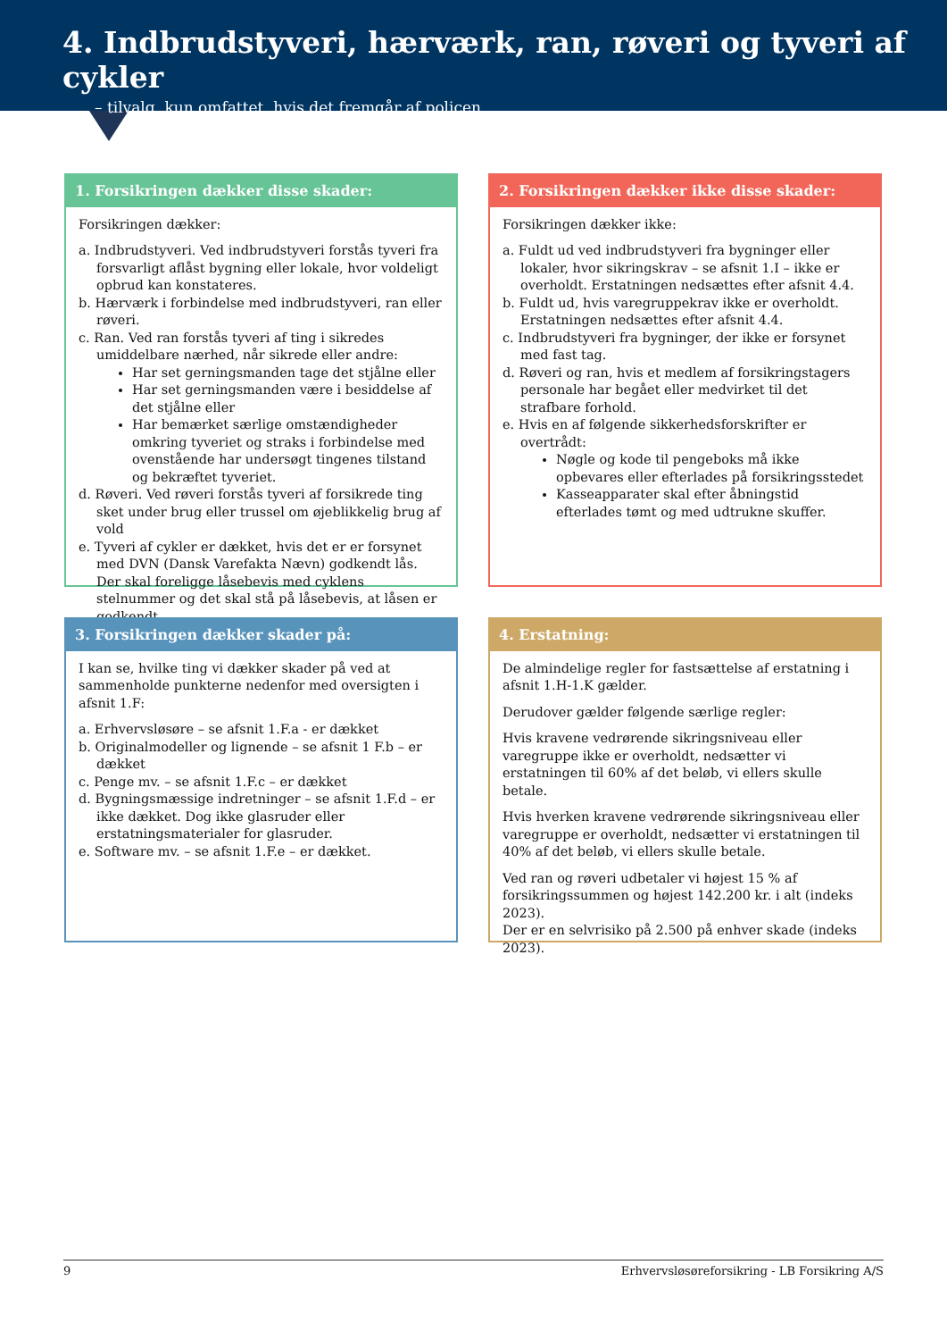4. Indbrudstyveri, hærværk, ran, røveri og tyveri af cykler
– tilvalg, kun omfattet, hvis det fremgår af policen
1. Forsikringen dækker disse skader:
Forsikringen dækker:
a. Indbrudstyveri. Ved indbrudstyveri forstås tyveri fra forsvarligt aflåst bygning eller lokale, hvor voldeligt opbrud kan konstateres.
b. Hærværk i forbindelse med indbrudstyveri, ran eller røveri.
c. Ran. Ved ran forstås tyveri af ting i sikredes umiddelbare nærhed, når sikrede eller andre:
Har set gerningsmanden tage det stjålne eller
Har set gerningsmanden være i besiddelse af det stjålne eller
Har bemærket særlige omstændigheder omkring tyveriet og straks i forbindelse med ovenstående har undersøgt tingenes tilstand og bekræftet tyveriet.
d. Røveri. Ved røveri forstås tyveri af forsikrede ting sket under brug eller trussel om øjeblikkelig brug af vold
e. Tyveri af cykler er dækket, hvis det er er forsynet med DVN (Dansk Varefakta Nævn) godkendt lås. Der skal foreligge låsebevis med cyklens stelnummer og det skal stå på låsebevis, at låsen er godkendt.
2. Forsikringen dækker ikke disse skader:
Forsikringen dækker ikke:
a. Fuldt ud ved indbrudstyveri fra bygninger eller lokaler, hvor sikringskrav – se afsnit 1.I – ikke er overholdt. Erstatningen nedsættes efter afsnit 4.4.
b. Fuldt ud, hvis varegruppekrav ikke er overholdt. Erstatningen nedsættes efter afsnit 4.4.
c. Indbrudstyveri fra bygninger, der ikke er forsynet med fast tag.
d. Røveri og ran, hvis et medlem af forsikringstagers personale har begået eller medvirket til det strafbare forhold.
e. Hvis en af følgende sikkerhedsforskrifter er overtrådt:
Nøgle og kode til pengeboks må ikke opbevares eller efterlades på forsikringsstedet
Kasseapparater skal efter åbningstid efterlades tømt og med udtrukne skuffer.
3. Forsikringen dækker skader på:
I kan se, hvilke ting vi dækker skader på ved at sammenholde punkterne nedenfor med oversigten i afsnit 1.F:
a. Erhvervsløsøre – se afsnit 1.F.a - er dækket
b. Originalmodeller og lignende – se afsnit 1 F.b – er dækket
c. Penge mv. – se afsnit 1.F.c – er dækket
d. Bygningsmæssige indretninger – se afsnit 1.F.d – er ikke dækket. Dog ikke glasruder eller erstatningsmaterialer for glasruder.
e. Software mv. – se afsnit 1.F.e – er dækket.
4. Erstatning:
De almindelige regler for fastsættelse af erstatning i afsnit 1.H-1.K gælder.
Derudover gælder følgende særlige regler:
Hvis kravene vedrørende sikringsniveau eller varegruppe ikke er overholdt, nedsætter vi erstatningen til 60% af det beløb, vi ellers skulle betale.
Hvis hverken kravene vedrørende sikringsniveau eller varegruppe er overholdt, nedsætter vi erstatningen til 40% af det beløb, vi ellers skulle betale.
Ved ran og røveri udbetaler vi højest 15 % af forsikringssummen og højest 142.200 kr. i alt (indeks 2023).
Der er en selvrisiko på 2.500 på enhver skade (indeks 2023).
9 Erhvervsløsøreforsikring - LB Forsikring A/S